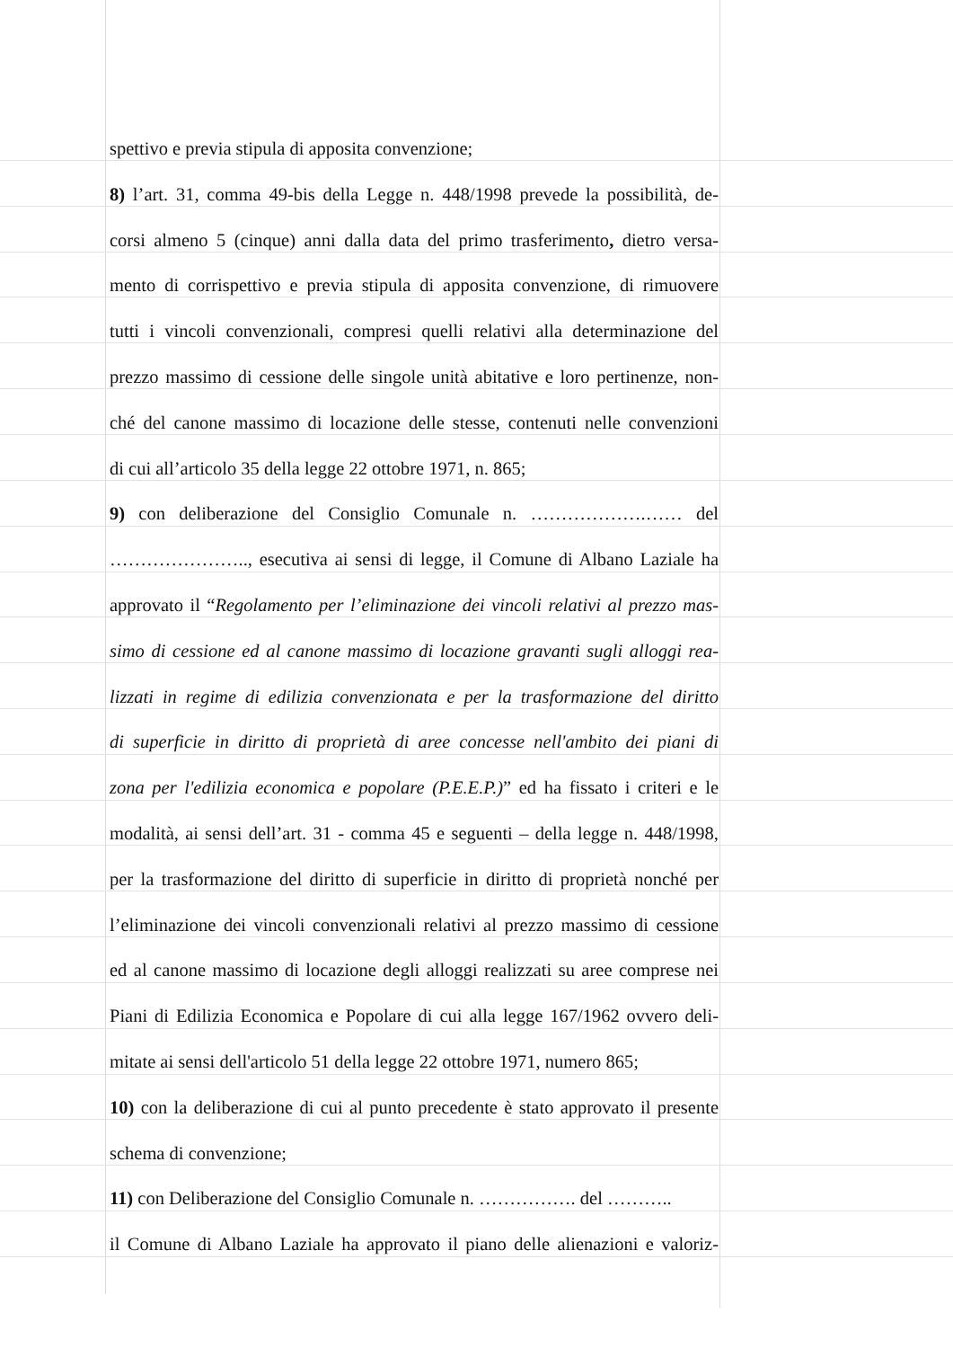spettivo e previa stipula di apposita convenzione;
8) l’art. 31, comma 49-bis della Legge n. 448/1998 prevede la possibilità, de-
corsi almeno 5 (cinque) anni dalla data del primo trasferimento, dietro versa-
mento di corrispettivo e previa stipula di apposita convenzione, di rimuovere
tutti i vincoli convenzionali, compresi quelli relativi alla determinazione del
prezzo massimo di cessione delle singole unità abitative e loro pertinenze, non-
ché del canone massimo di locazione delle stesse, contenuti nelle convenzioni
di cui all’articolo 35 della legge 22 ottobre 1971, n. 865;
9) con deliberazione del Consiglio Comunale n. ……………….…… del
………………….., esecutiva ai sensi di legge, il Comune di Albano Laziale ha
approvato il “Regolamento per l’eliminazione dei vincoli relativi al prezzo mas-
simo di cessione ed al canone massimo di locazione gravanti sugli alloggi rea-
lizzati in regime di edilizia convenzionata e per la trasformazione del diritto
di superficie in diritto di proprietà di aree concesse nell'ambito dei piani di
zona per l'edilizia economica e popolare (P.E.E.P.)” ed ha fissato i criteri e le
modalità, ai sensi dell’art. 31 - comma 45 e seguenti – della legge n. 448/1998,
per la trasformazione del diritto di superficie in diritto di proprietà nonché per
l’eliminazione dei vincoli convenzionali relativi al prezzo massimo di cessione
ed al canone massimo di locazione degli alloggi realizzati su aree comprese nei
Piani di Edilizia Economica e Popolare di cui alla legge 167/1962 ovvero deli-
mitate ai sensi dell'articolo 51 della legge 22 ottobre 1971, numero 865;
10) con la deliberazione di cui al punto precedente è stato approvato il presente
schema di convenzione;
11) con Deliberazione del Consiglio Comunale n. ……………. del ………..
il Comune di Albano Laziale ha approvato il piano delle alienazioni e valoriz-